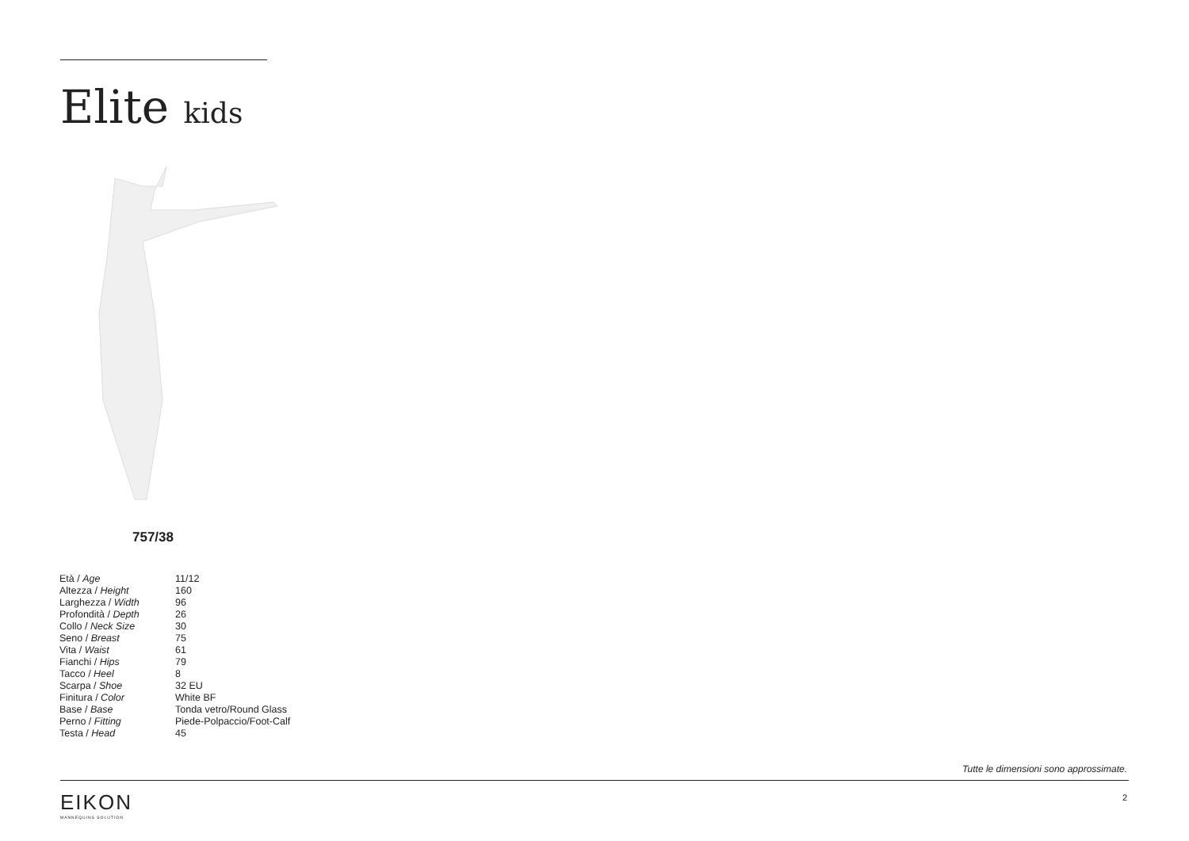Elite kids
757/38
| Età / Age | 11/12 |
| Altezza / Height | 160 |
| Larghezza / Width | 96 |
| Profondità / Depth | 26 |
| Collo / Neck Size | 30 |
| Seno / Breast | 75 |
| Vita / Waist | 61 |
| Fianchi / Hips | 79 |
| Tacco / Heel | 8 |
| Scarpa / Shoe | 32 EU |
| Finitura / Color | White BF |
| Base / Base | Tonda vetro/Round Glass |
| Perno / Fitting | Piede-Polpaccio/Foot-Calf |
| Testa / Head | 45 |
Tutte le dimensioni sono approssimate.
EIKON
MANNEQUINS SOLUTION
2